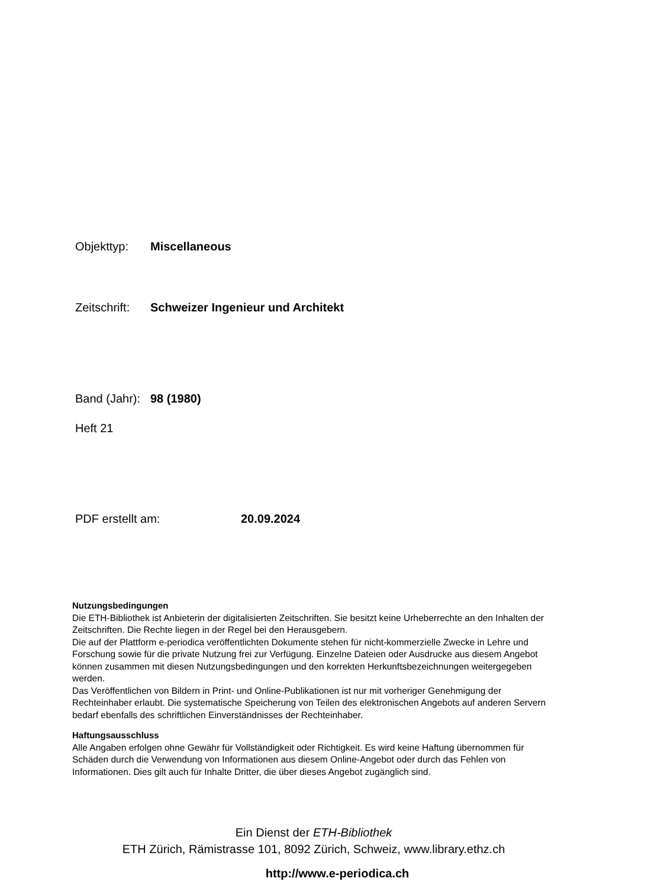Objekttyp: Miscellaneous
Zeitschrift: Schweizer Ingenieur und Architekt
Band (Jahr): 98 (1980)
Heft 21
PDF erstellt am: 20.09.2024
Nutzungsbedingungen
Die ETH-Bibliothek ist Anbieterin der digitalisierten Zeitschriften. Sie besitzt keine Urheberrechte an den Inhalten der Zeitschriften. Die Rechte liegen in der Regel bei den Herausgebern.
Die auf der Plattform e-periodica veröffentlichten Dokumente stehen für nicht-kommerzielle Zwecke in Lehre und Forschung sowie für die private Nutzung frei zur Verfügung. Einzelne Dateien oder Ausdrucke aus diesem Angebot können zusammen mit diesen Nutzungsbedingungen und den korrekten Herkunftsbezeichnungen weitergegeben werden.
Das Veröffentlichen von Bildern in Print- und Online-Publikationen ist nur mit vorheriger Genehmigung der Rechteinhaber erlaubt. Die systematische Speicherung von Teilen des elektronischen Angebots auf anderen Servern bedarf ebenfalls des schriftlichen Einverständnisses der Rechteinhaber.
Haftungsausschluss
Alle Angaben erfolgen ohne Gewähr für Vollständigkeit oder Richtigkeit. Es wird keine Haftung übernommen für Schäden durch die Verwendung von Informationen aus diesem Online-Angebot oder durch das Fehlen von Informationen. Dies gilt auch für Inhalte Dritter, die über dieses Angebot zugänglich sind.
Ein Dienst der ETH-Bibliothek
ETH Zürich, Rämistrasse 101, 8092 Zürich, Schweiz, www.library.ethz.ch
http://www.e-periodica.ch